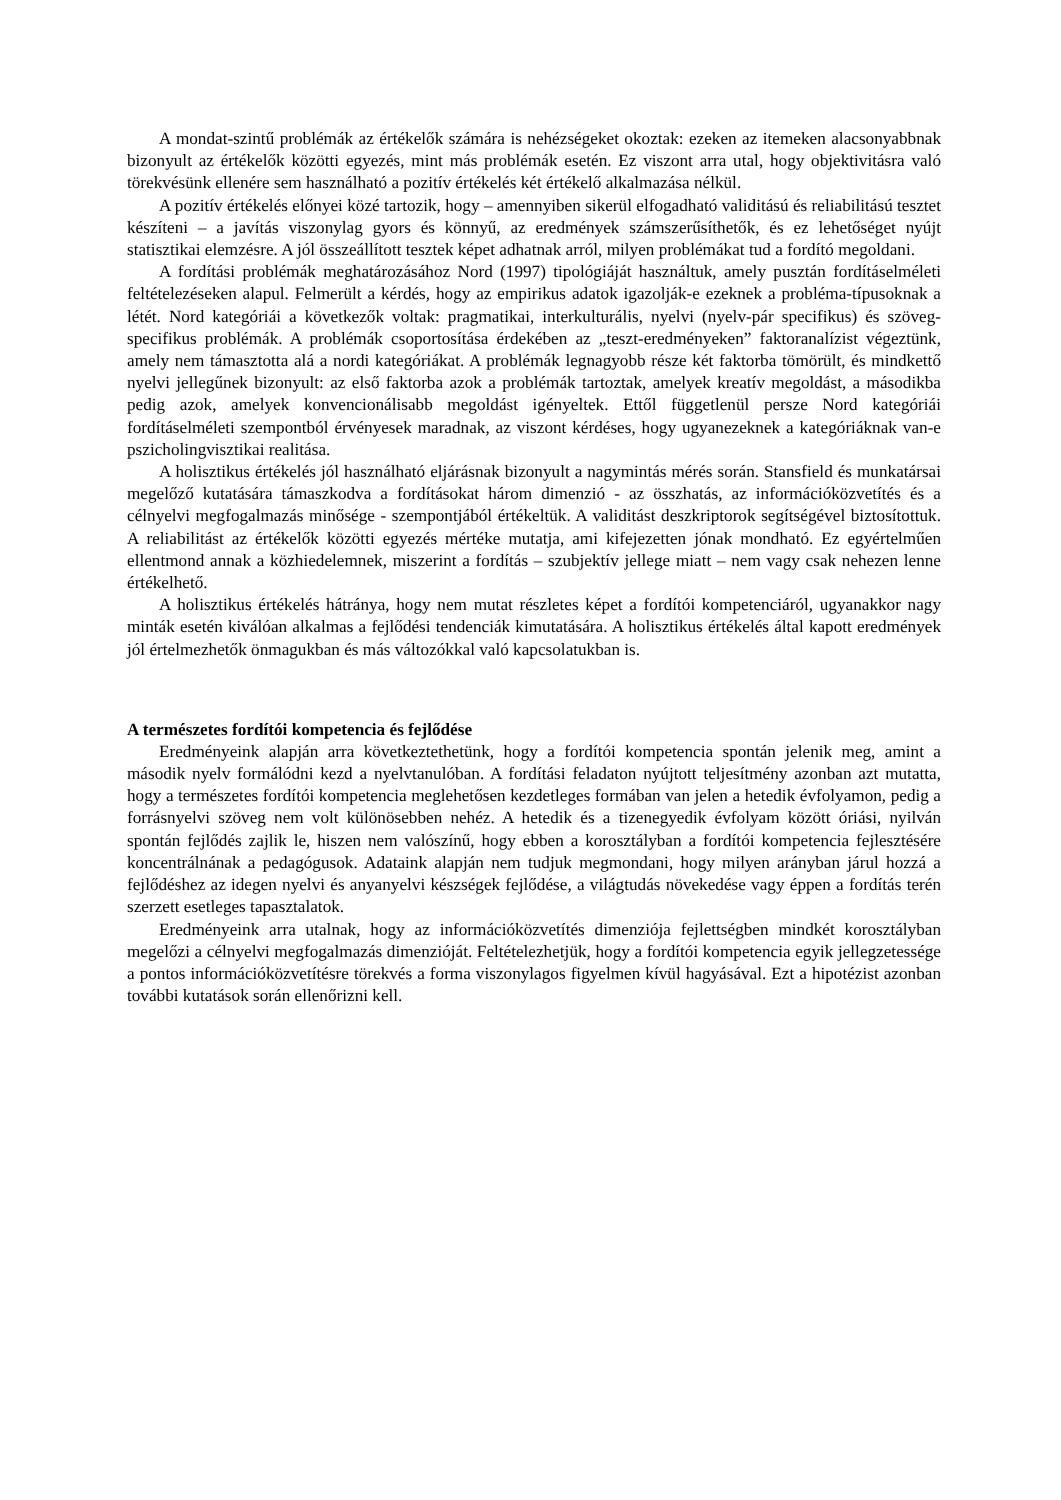A mondat-szintű problémák az értékelők számára is nehézségeket okoztak: ezeken az itemeken alacsonyabbnak bizonyult az értékelők közötti egyezés, mint más problémák esetén. Ez viszont arra utal, hogy objektivitásra való törekvésünk ellenére sem használható a pozitív értékelés két értékelő alkalmazása nélkül.
A pozitív értékelés előnyei közé tartozik, hogy – amennyiben sikerül elfogadható validitású és reliabilitású tesztet készíteni – a javítás viszonylag gyors és könnyű, az eredmények számszerűsíthetők, és ez lehetőséget nyújt statisztikai elemzésre. A jól összeállított tesztek képet adhatnak arról, milyen problémákat tud a fordító megoldani.
A fordítási problémák meghatározásához Nord (1997) tipológiáját használtuk, amely pusztán fordításelméleti feltételezéseken alapul. Felmerült a kérdés, hogy az empirikus adatok igazolják-e ezeknek a probléma-típusoknak a létét. Nord kategóriái a következők voltak: pragmatikai, interkulturális, nyelvi (nyelv-pár specifikus) és szöveg-specifikus problémák. A problémák csoportosítása érdekében az „teszt-eredményeken” faktoranalízist végeztünk, amely nem támasztotta alá a nordi kategóriákat. A problémák legnagyobb része két faktorba tömörült, és mindkettő nyelvi jellegűnek bizonyult: az első faktorba azok a problémák tartoztak, amelyek kreatív megoldást, a másodikba pedig azok, amelyek konvencionálisabb megoldást igényeltek. Ettől függetlenül persze Nord kategóriái fordításelméleti szempontból érvényesek maradnak, az viszont kérdéses, hogy ugyanezeknek a kategóriáknak van-e pszicholingvisztikai realitása.
A holisztikus értékelés jól használható eljárásnak bizonyult a nagymintás mérés során. Stansfield és munkatársai megelőző kutatására támaszkodva a fordításokat három dimenzió - az összhatás, az információközvetítés és a célnyelvi megfogalmazás minősége - szempontjából értékeltük. A validitást deszkriptorok segítségével biztosítottuk. A reliabilitást az értékelők közötti egyezés mértéke mutatja, ami kifejezetten jónak mondható. Ez egyértelműen ellentmond annak a közhiedelemnek, miszerint a fordítás – szubjektív jellege miatt – nem vagy csak nehezen lenne értékelhető.
A holisztikus értékelés hátránya, hogy nem mutat részletes képet a fordítói kompetenciáról, ugyanakkor nagy minták esetén kiválóan alkalmas a fejlődési tendenciák kimutatására. A holisztikus értékelés által kapott eredmények jól értelmezhetők önmagukban és más változókkal való kapcsolatukban is.
A természetes fordítói kompetencia és fejlődése
Eredményeink alapján arra következtethetünk, hogy a fordítói kompetencia spontán jelenik meg, amint a második nyelv formálódni kezd a nyelvtanulóban. A fordítási feladaton nyújtott teljesítmény azonban azt mutatta, hogy a természetes fordítói kompetencia meglehetősen kezdetleges formában van jelen a hetedik évfolyamon, pedig a forrásnyelvi szöveg nem volt különösebben nehéz. A hetedik és a tizenegyedik évfolyam között óriási, nyilván spontán fejlődés zajlik le, hiszen nem valószínű, hogy ebben a korosztályban a fordítói kompetencia fejlesztésére koncentrálnának a pedagógusok. Adataink alapján nem tudjuk megmondani, hogy milyen arányban járul hozzá a fejlődéshez az idegen nyelvi és anyanyelvi készségek fejlődése, a világtudás növekedése vagy éppen a fordítás terén szerzett esetleges tapasztalatok.
Eredményeink arra utalnak, hogy az információközvetítés dimenziója fejlettségben mindkét korosztályban megelőzi a célnyelvi megfogalmazás dimenzióját. Feltételezhetjük, hogy a fordítói kompetencia egyik jellegzetessége a pontos információközvetítésre törekvés a forma viszonylagos figyelmen kívül hagyásával. Ezt a hipotézist azonban további kutatások során ellenőrizni kell.